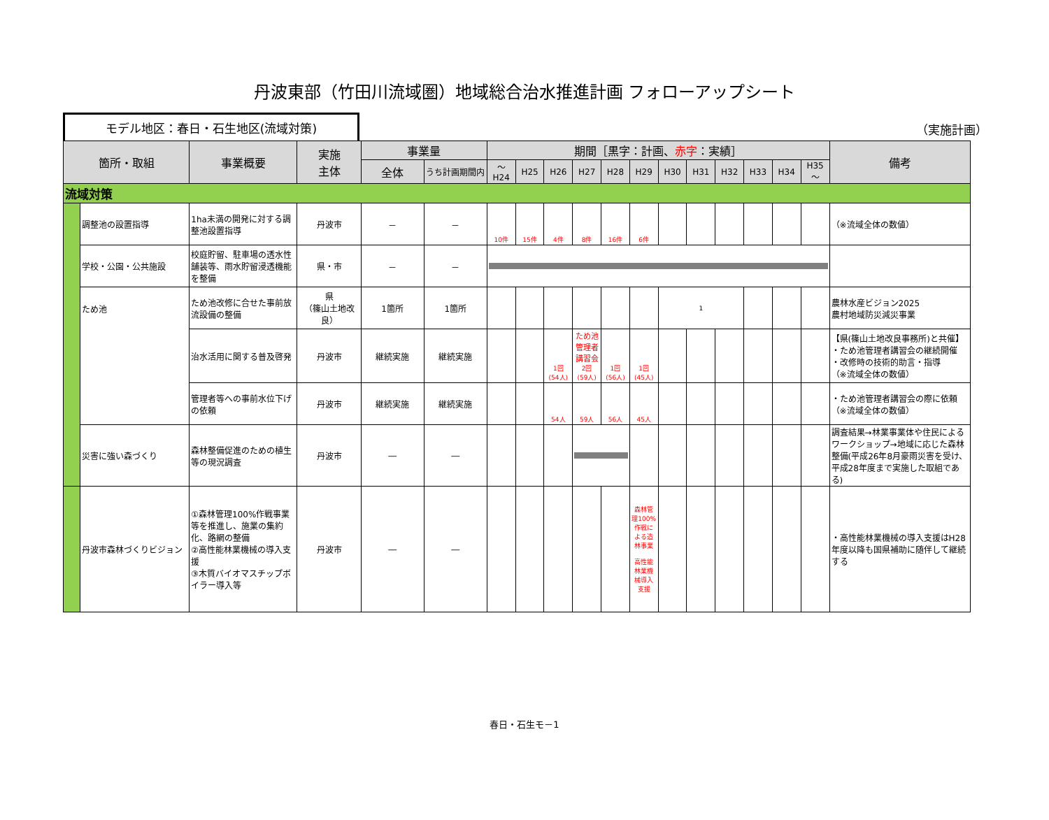丹波東部（竹田川流域圏）地域総合治水推進計画 フォローアップシート
モデル地区：春日・石生地区(流域対策)
（実施計画）
| 箇所・取組 | | 事業概要 | 実施 主体 | 事業量 | | 期間［黒字：計画、 赤字 ：実績］ | | | | | | | | | | | | 備考 |
| --- | --- | --- | --- | --- | --- | --- | --- | --- | --- | --- | --- | --- | --- | --- | --- | --- | --- | --- |
| | | | | 全体 | うち計画期間内 | ～H24 | H25 | H26 | H27 | H28 | H29 | H30 | H31 | H32 | H33 | H34 | H35～ | |
| 流域対策 | | | | | | | | | | | | | | | | | | |
| | 調整池の設置指導 | 1ha未満の開発に対する調整池設置指導 | 丹波市 | － | － | 10件 | 15件 | 4件 | 8件 | 16件 | 6件 | | | | | | | （※流域全体の数値） |
| | 学校・公園・公共施設 | 校庭貯留、駐車場の透水性舗装等、雨水貯留浸透機能を整備 | 県・市 | － | － | | | | | | | | | | | | | |
| | ため池 | ため池改修に合せた事前放流設備の整備 | 県 （篠山土地改良） | 1箇所 | 1箇所 | | | | | | | 1 | | | | | | 農林水産ビジョン2025 農村地域防災減災事業 |
| | | 治水活用に関する普及啓発 | 丹波市 | 継続実施 | 継続実施 | | | 1回 (54人) | ため池管理者講習会 2回 (59人) | 1回 (56人) | 1回 (45人) | | | | | | | 【県(篠山土地改良事務所)と共催】 ・ため池管理者講習会の継続開催 ・改修時の技術的助言・指導 （※流域全体の数値） |
| | | 管理者等への事前水位下げの依頼 | 丹波市 | 継続実施 | 継続実施 | | | 54人 | 59人 | 56人 | 45人 | | | | | | | ・ため池管理者講習会の際に依頼 （※流域全体の数値） |
| | 災害に強い森づくり | 森林整備促進のための植生等の現況調査 | 丹波市 | ― | ― | | | | | | | | | | | | | 調査結果→林業事業体や住民によるワークショップ→地域に応じた森林整備(平成26年8月豪雨災害を受け、平成28年度まで実施した取組である) |
| | 丹波市森林づくりビジョン | ①森林管理100%作戦事業等を推進し、施業の集約化、路網の整備 ②高性能林業機械の導入支援 ③木質バイオマスチップボイラー導入等 | 丹波市 | ― | ― | | | | | | 森林管理100%作戦による造林事業 高性能林業機械導入支援 | | | | | | | ・高性能林業機械の導入支援はH28年度以降も国県補助に随伴して継続する |
春日・石生モ－1